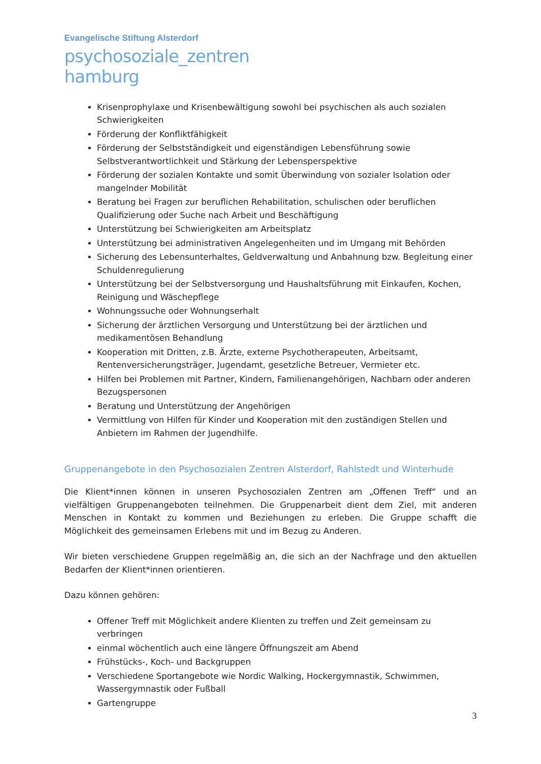Evangelische Stiftung Alsterdorf
psychosoziale_zentren
hamburg
Krisenprophylaxe und Krisenbewältigung sowohl bei psychischen als auch sozialen Schwierigkeiten
Förderung der Konfliktfähigkeit
Förderung der Selbstständigkeit und eigenständigen Lebensführung sowie Selbstverantwortlichkeit und Stärkung der Lebensperspektive
Förderung der sozialen Kontakte und somit Überwindung von sozialer Isolation oder mangelnder Mobilität
Beratung bei Fragen zur beruflichen Rehabilitation, schulischen oder beruflichen Qualifizierung oder Suche nach Arbeit und Beschäftigung
Unterstützung bei Schwierigkeiten am Arbeitsplatz
Unterstützung bei administrativen Angelegenheiten und im Umgang mit Behörden
Sicherung des Lebensunterhaltes, Geldverwaltung und Anbahnung bzw. Begleitung einer Schuldenregulierung
Unterstützung bei der Selbstversorgung und Haushaltsführung mit Einkaufen, Kochen, Reinigung und Wäschepflege
Wohnungssuche oder Wohnungserhalt
Sicherung der ärztlichen Versorgung und Unterstützung bei der ärztlichen und medikamentösen Behandlung
Kooperation mit Dritten, z.B. Ärzte, externe Psychotherapeuten, Arbeitsamt, Rentenversicherungsträger, Jugendamt, gesetzliche Betreuer, Vermieter etc.
Hilfen bei Problemen mit Partner, Kindern, Familienangehörigen, Nachbarn oder anderen Bezugspersonen
Beratung und Unterstützung der Angehörigen
Vermittlung von Hilfen für Kinder und Kooperation mit den zuständigen Stellen und Anbietern im Rahmen der Jugendhilfe.
Gruppenangebote in den Psychosozialen Zentren Alsterdorf, Rahlstedt und Winterhude
Die Klient*innen können in unseren Psychosozialen Zentren am „Offenen Treff“ und an vielfältigen Gruppenangeboten teilnehmen. Die Gruppenarbeit dient dem Ziel, mit anderen Menschen in Kontakt zu kommen und Beziehungen zu erleben. Die Gruppe schafft die Möglichkeit des gemeinsamen Erlebens mit und im Bezug zu Anderen.
Wir bieten verschiedene Gruppen regelmäßig an, die sich an der Nachfrage und den aktuellen Bedarfen der Klient*innen orientieren.
Dazu können gehören:
Offener Treff mit Möglichkeit andere Klienten zu treffen und Zeit gemeinsam zu verbringen
einmal wöchentlich auch eine längere Öffnungszeit am Abend
Frühstücks-, Koch- und Backgruppen
Verschiedene Sportangebote wie Nordic Walking, Hockergymnastik, Schwimmen, Wassergymnastik oder Fußball
Gartengruppe
3